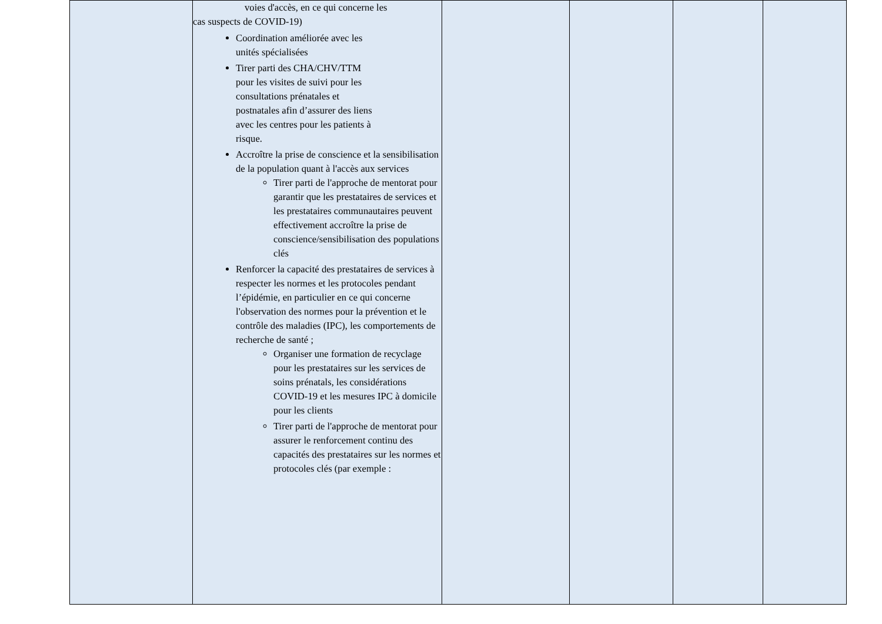| | voies d'accès, en ce qui concerne les cas suspects de COVID-19) Coordination améliorée avec les unités spécialisées Tirer parti des CHA/CHV/TTM pour les visites de suivi pour les consultations prénatales et postnatales afin d’assurer des liens avec les centres pour les patients à risque. Accroître la prise de conscience et la sensibilisation de la population quant à l'accès aux services Tirer parti de l'approche de mentorat pour garantir que les prestataires de services et les prestataires communautaires peuvent effectivement accroître la prise de conscience/sensibilisation des populations clés Renforcer la capacité des prestataires de services à respecter les normes et les protocoles pendant l’épidémie, en particulier en ce qui concerne l'observation des normes pour la prévention et le contrôle des maladies (IPC), les comportements de recherche de santé ; Organiser une formation de recyclage pour les prestataires sur les services de soins prénatals, les considérations COVID-19 et les mesures IPC à domicile pour les clients Tirer parti de l'approche de mentorat pour assurer le renforcement continu des capacités des prestataires sur les normes et protocoles clés (par exemple : | | | | |